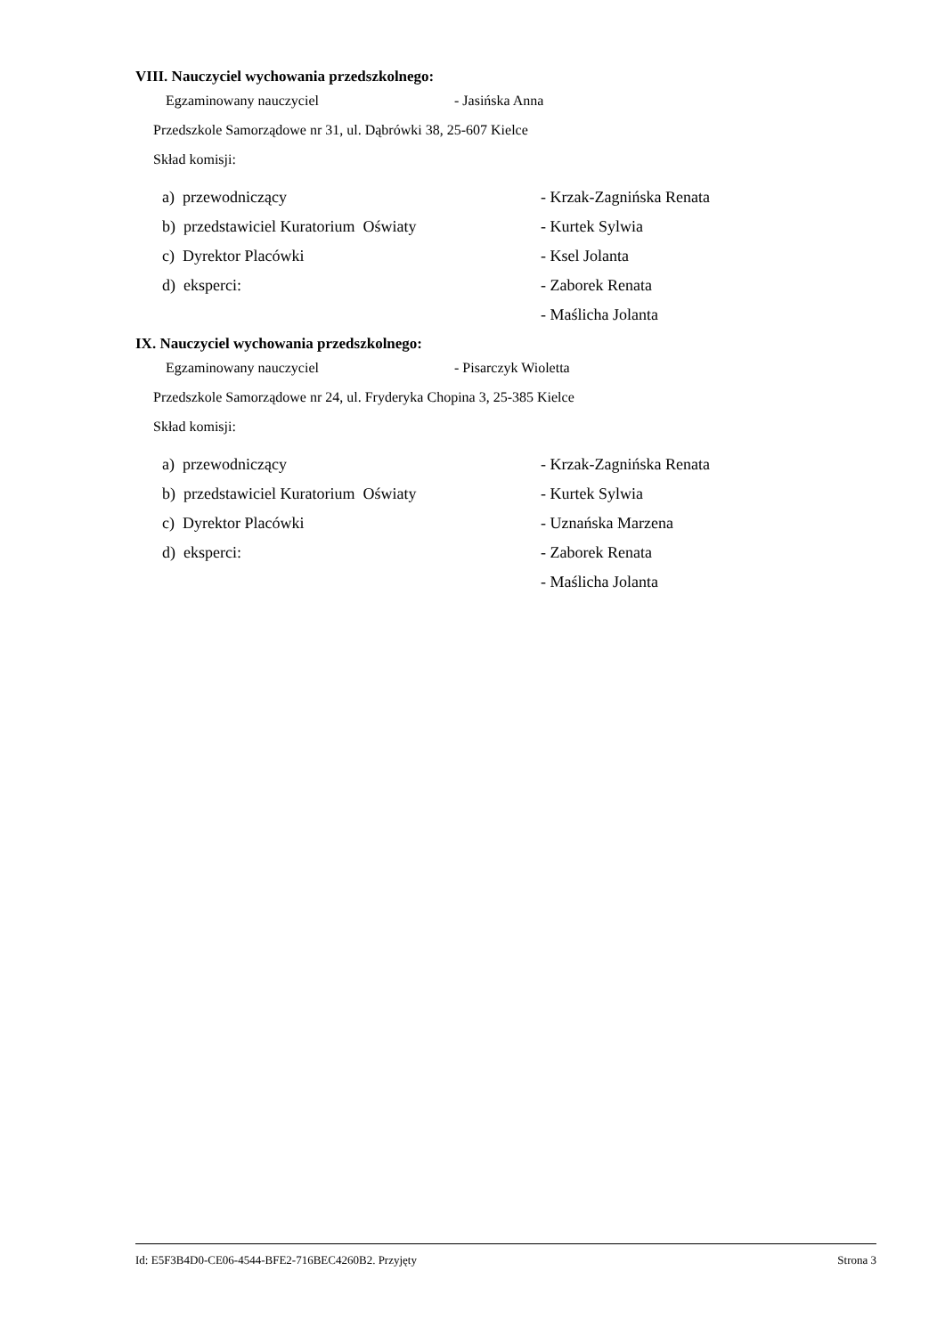VIII. Nauczyciel wychowania przedszkolnego:
Egzaminowany nauczyciel - Jasińska Anna
Przedszkole Samorządowe nr 31, ul. Dąbrówki 38, 25-607 Kielce
Skład komisji:
| a) przewodniczący | - Krzak-Zagnińska Renata |
| b) przedstawiciel Kuratorium Oświaty | - Kurtek Sylwia |
| c) Dyrektor Placówki | - Ksel Jolanta |
| d) eksperci: | - Zaborek Renata |
| | - Maślicha Jolanta |
IX. Nauczyciel wychowania przedszkolnego:
Egzaminowany nauczyciel - Pisarczyk Wioletta
Przedszkole Samorządowe nr 24, ul. Fryderyka Chopina 3, 25-385 Kielce
Skład komisji:
| a) przewodniczący | - Krzak-Zagnińska Renata |
| b) przedstawiciel Kuratorium Oświaty | - Kurtek Sylwia |
| c) Dyrektor Placówki | - Uznańska Marzena |
| d) eksperci: | - Zaborek Renata |
| | - Maślicha Jolanta |
Id: E5F3B4D0-CE06-4544-BFE2-716BEC4260B2. Przyjęty Strona 3